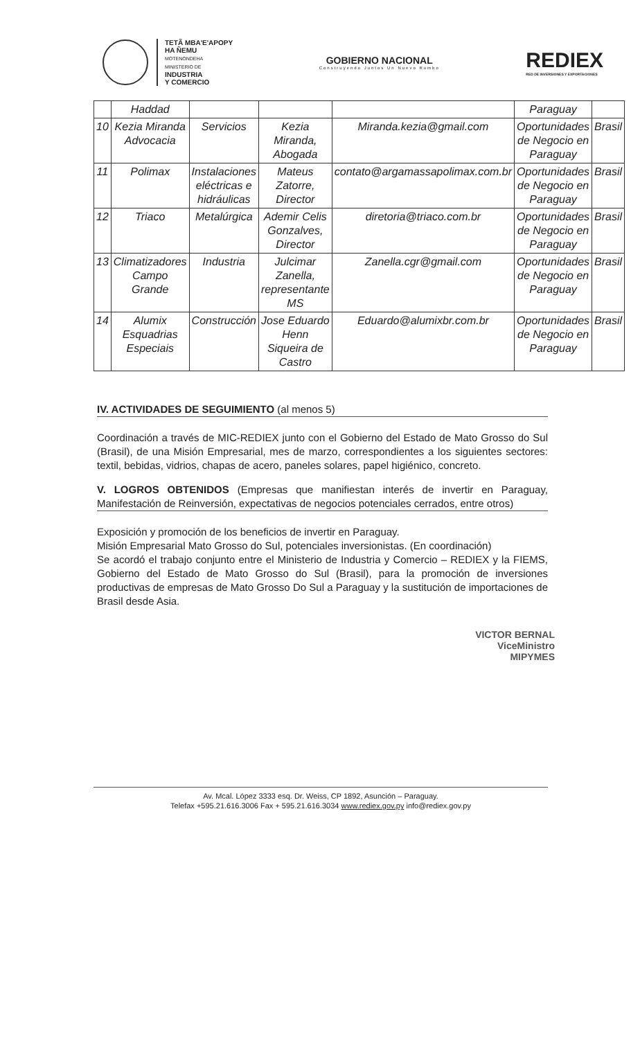TETÃ MBA'E'APOPY
HA ÑEMU
MOTENONDEHA
MINISTERIO DE
INDUSTRIA
Y COMERCIO
GOBIERNO NACIONAL
Construyendo Juntos Un Nuevo Rumbo
REDIEX
RED DE INVERSIONES Y EXPORTACIONES
| | Haddad | | | | Paraguay | |
| 10 | Kezia Miranda Advocacia | Servicios | Kezia Miranda, Abogada | Miranda.kezia@gmail.com | Oportunidades de Negocio en Paraguay | Brasil |
| 11 | Polimax | Instalaciones eléctricas e hidráulicas | Mateus Zatorre, Director | contato@argamassapolimax.com.br | Oportunidades de Negocio en Paraguay | Brasil |
| 12 | Triaco | Metalúrgica | Ademir Celis Gonzalves, Director | diretoria@triaco.com.br | Oportunidades de Negocio en Paraguay | Brasil |
| 13 | Climatizadores Campo Grande | Industria | Julcimar Zanella, representante MS | Zanella.cgr@gmail.com | Oportunidades de Negocio en Paraguay | Brasil |
| 14 | Alumix Esquadrias Especiais | Construcción | Jose Eduardo Henn Siqueira de Castro | Eduardo@alumixbr.com.br | Oportunidades de Negocio en Paraguay | Brasil |
IV. ACTIVIDADES DE SEGUIMIENTO (al menos 5)
Coordinación a través de MIC-REDIEX junto con el Gobierno del Estado de Mato Grosso do Sul (Brasil), de una Misión Empresarial, mes de marzo, correspondientes a los siguientes sectores: textil, bebidas, vidrios, chapas de acero, paneles solares, papel higiénico, concreto.
V. LOGROS OBTENIDOS (Empresas que manifiestan interés de invertir en Paraguay, Manifestación de Reinversión, expectativas de negocios potenciales cerrados, entre otros)
Exposición y promoción de los beneficios de invertir en Paraguay.
Misión Empresarial Mato Grosso do Sul, potenciales inversionistas. (En coordinación)
Se acordó el trabajo conjunto entre el Ministerio de Industria y Comercio – REDIEX y la FIEMS, Gobierno del Estado de Mato Grosso do Sul (Brasil), para la promoción de inversiones productivas de empresas de Mato Grosso Do Sul a Paraguay y la sustitución de importaciones de Brasil desde Asia.
VICTOR BERNAL
ViceMinistro
MIPYMES
Av. Mcal. López 3333 esq. Dr. Weiss, CP 1892, Asunción – Paraguay.
Telefax +595.21.616.3006 Fax + 595.21.616.3034 www.rediex.gov.py info@rediex.gov.py